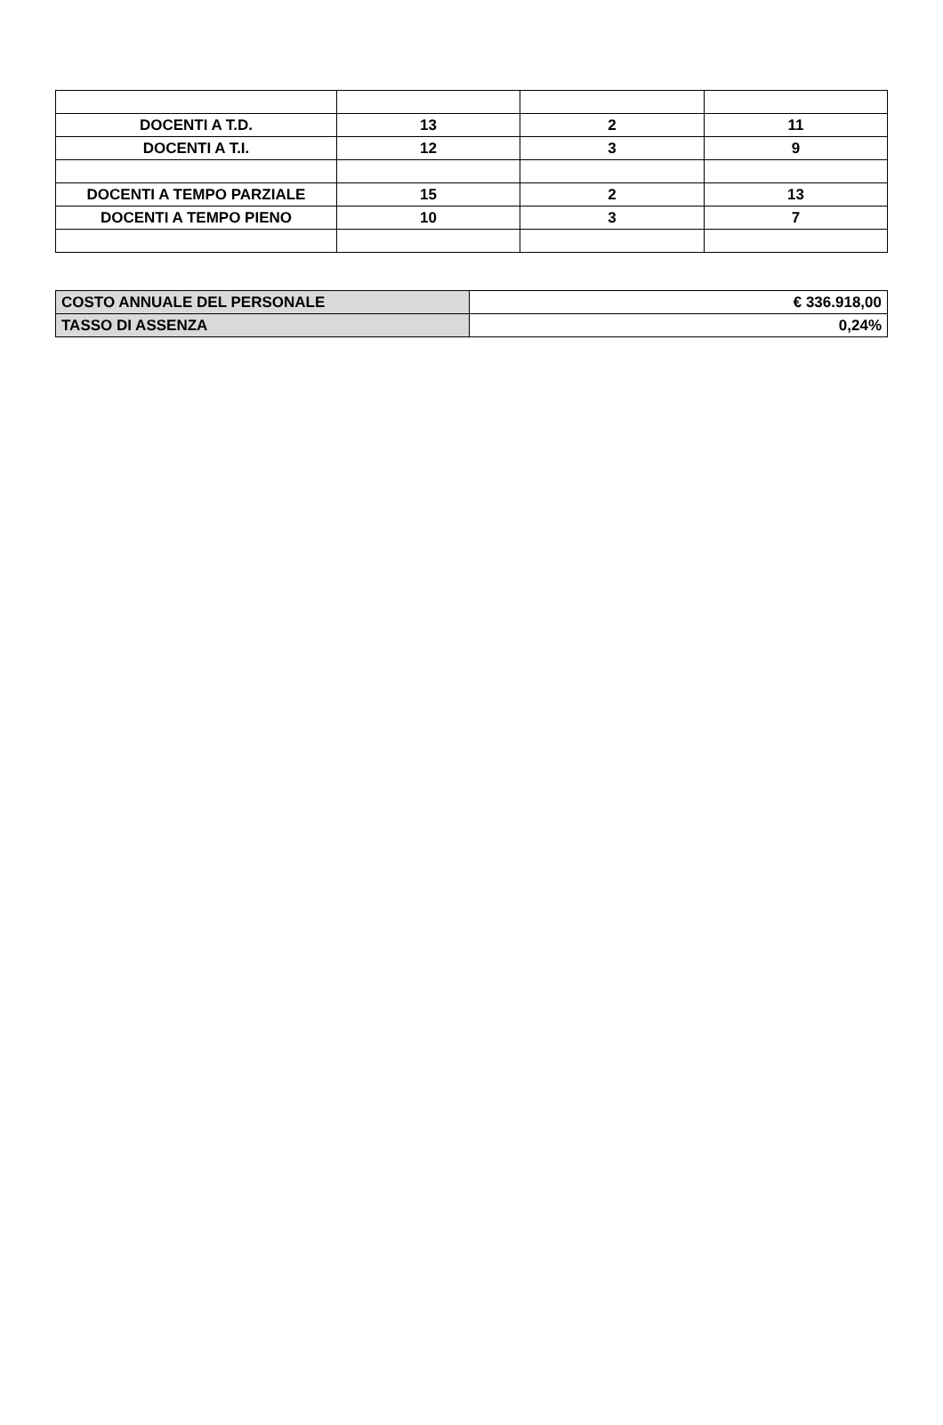| DOCENTI A T.D. | 13 | 2 | 11 |
| DOCENTI A T.I. | 12 | 3 | 9 |
| DOCENTI A TEMPO PARZIALE | 15 | 2 | 13 |
| DOCENTI A TEMPO PIENO | 10 | 3 | 7 |
| COSTO ANNUALE DEL PERSONALE | € 336.918,00 |
| TASSO DI ASSENZA | 0,24% |